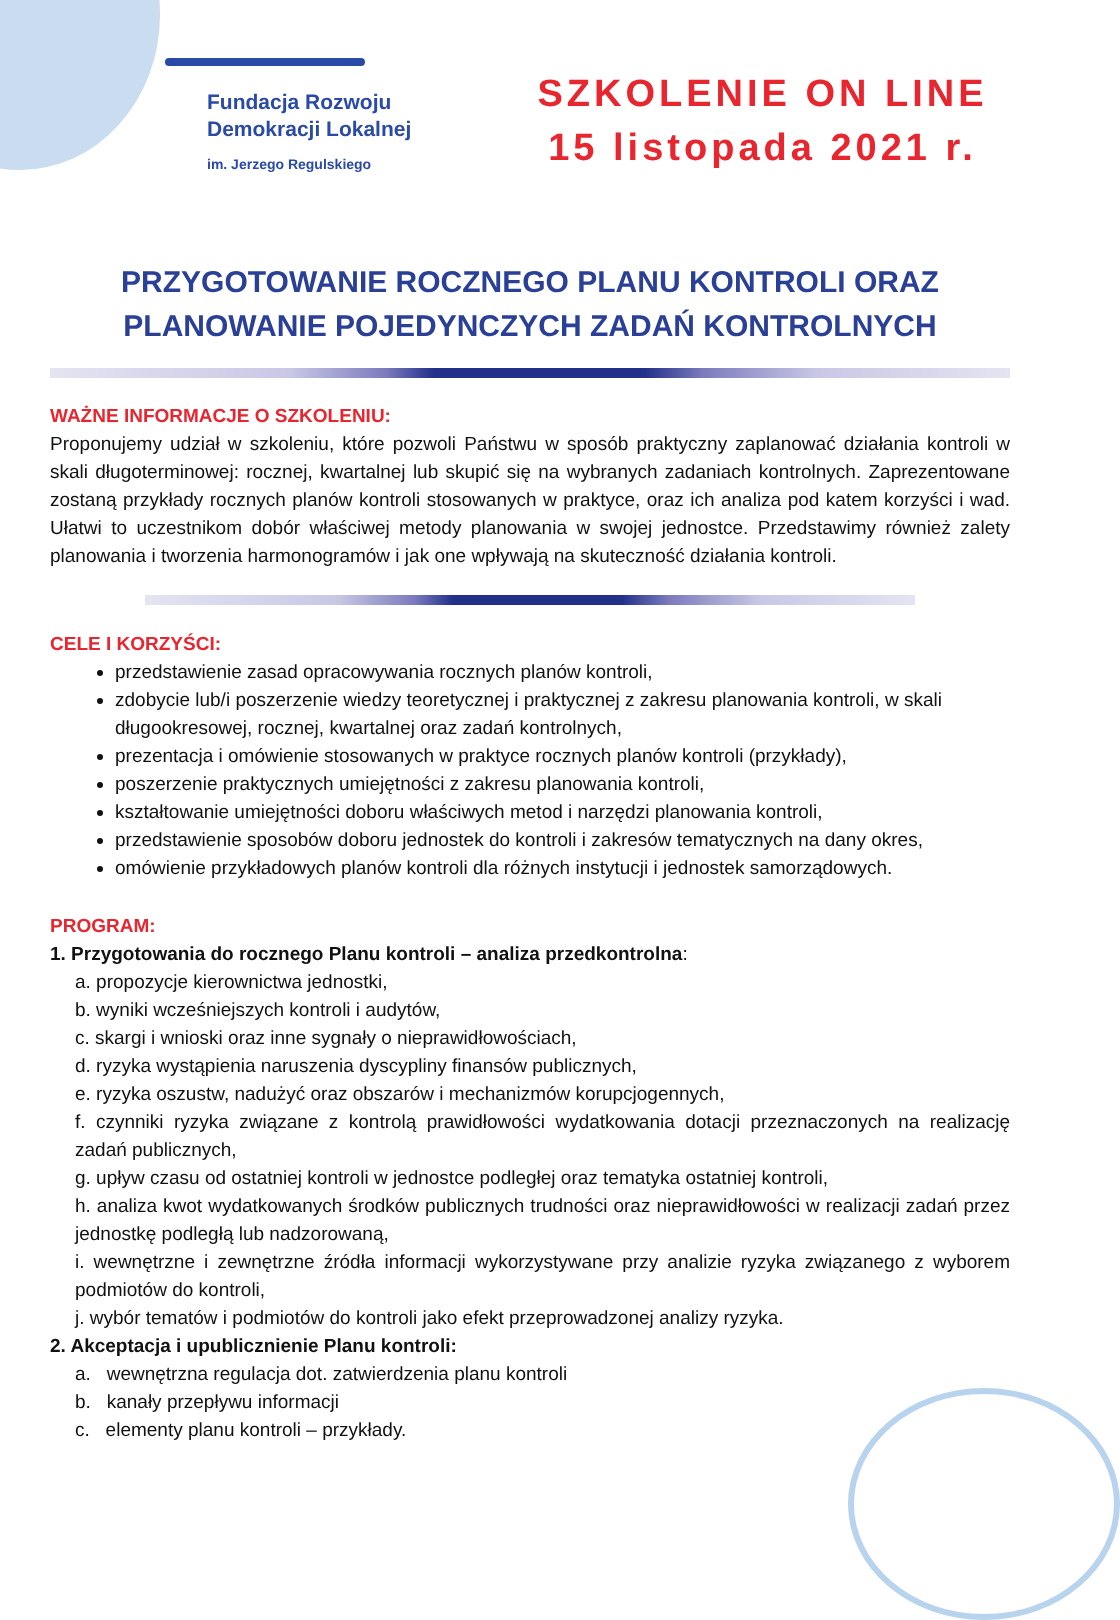Fundacja Rozwoju
Demokracji Lokalnej
im. Jerzego Regulskiego
SZKOLENIE ON LINE
15 listopada 2021 r.
PRZYGOTOWANIE ROCZNEGO PLANU KONTROLI ORAZ
PLANOWANIE POJEDYNCZYCH ZADAŃ KONTROLNYCH
WAŻNE INFORMACJE O SZKOLENIU:
Proponujemy udział w szkoleniu, które pozwoli Państwu w sposób praktyczny zaplanować działania kontroli w skali długoterminowej: rocznej, kwartalnej lub skupić się na wybranych zadaniach kontrolnych. Zaprezentowane zostaną przykłady rocznych planów kontroli stosowanych w praktyce, oraz ich analiza pod katem korzyści i wad. Ułatwi to uczestnikom dobór właściwej metody planowania w swojej jednostce. Przedstawimy również zalety planowania i tworzenia harmonogramów i jak one wpływają na skuteczność działania kontroli.
CELE I KORZYŚCI:
przedstawienie zasad opracowywania rocznych planów kontroli,
zdobycie lub/i poszerzenie wiedzy teoretycznej i praktycznej z zakresu planowania kontroli, w skali długookresowej, rocznej, kwartalnej oraz zadań kontrolnych,
prezentacja i omówienie stosowanych w praktyce rocznych planów kontroli (przykłady),
poszerzenie praktycznych umiejętności z zakresu planowania kontroli,
kształtowanie umiejętności doboru właściwych metod i narzędzi planowania kontroli,
przedstawienie sposobów doboru jednostek do kontroli i zakresów tematycznych na dany okres,
omówienie przykładowych planów kontroli dla różnych instytucji i jednostek samorządowych.
PROGRAM:
1. Przygotowania do rocznego Planu kontroli – analiza przedkontrolna:
a. propozycje kierownictwa jednostki,
b. wyniki wcześniejszych kontroli i audytów,
c. skargi i wnioski oraz inne sygnały o nieprawidłowościach,
d. ryzyka wystąpienia naruszenia dyscypliny finansów publicznych,
e. ryzyka oszustw, nadużyć oraz obszarów i mechanizmów korupcjogennych,
f. czynniki ryzyka związane z kontrolą prawidłowości wydatkowania dotacji przeznaczonych na realizację zadań publicznych,
g. upływ czasu od ostatniej kontroli w jednostce podległej oraz tematyka ostatniej kontroli,
h. analiza kwot wydatkowanych środków publicznych trudności oraz nieprawidłowości w realizacji zadań przez jednostkę podległą lub nadzorowaną,
i. wewnętrzne i zewnętrzne źródła informacji wykorzystywane przy analizie ryzyka związanego z wyborem podmiotów do kontroli,
j. wybór tematów i podmiotów do kontroli jako efekt przeprowadzonej analizy ryzyka.
2. Akceptacja i upublicznienie Planu kontroli:
a. wewnętrzna regulacja dot. zatwierdzenia planu kontroli
b. kanały przepływu informacji
c. elementy planu kontroli – przykłady.